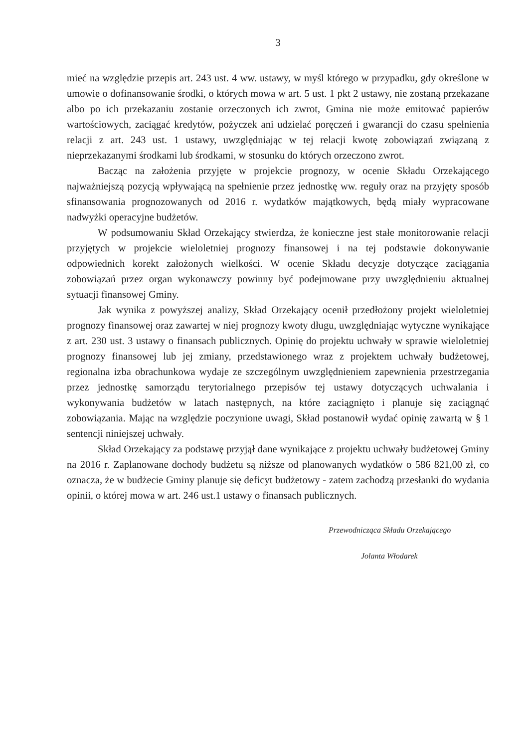3
mieć na względzie przepis art. 243 ust. 4 ww. ustawy, w myśl którego w przypadku, gdy określone w umowie o dofinansowanie środki, o których mowa w art. 5 ust. 1 pkt 2 ustawy, nie zostaną przekazane albo po ich przekazaniu zostanie orzeczonych ich zwrot, Gmina nie może emitować papierów wartościowych, zaciągać kredytów, pożyczek ani udzielać poręczeń i gwarancji do czasu spełnienia relacji z art. 243 ust. 1 ustawy, uwzględniając w tej relacji kwotę zobowiązań związaną z nieprzekazanymi środkami lub środkami, w stosunku do których orzeczono zwrot.
Bacząc na założenia przyjęte w projekcie prognozy, w ocenie Składu Orzekającego najważniejszą pozycją wpływającą na spełnienie przez jednostkę ww. reguły oraz na przyjęty sposób sfinansowania prognozowanych od 2016 r. wydatków majątkowych, będą miały wypracowane nadwyżki operacyjne budżetów.
W podsumowaniu Skład Orzekający stwierdza, że konieczne jest stałe monitorowanie relacji przyjętych w projekcie wieloletniej prognozy finansowej i na tej podstawie dokonywanie odpowiednich korekt założonych wielkości. W ocenie Składu decyzje dotyczące zaciągania zobowiązań przez organ wykonawczy powinny być podejmowane przy uwzględnieniu aktualnej sytuacji finansowej Gminy.
Jak wynika z powyższej analizy, Skład Orzekający ocenił przedłożony projekt wieloletniej prognozy finansowej oraz zawartej w niej prognozy kwoty długu, uwzględniając wytyczne wynikające z art. 230 ust. 3 ustawy o finansach publicznych. Opinię do projektu uchwały w sprawie wieloletniej prognozy finansowej lub jej zmiany, przedstawionego wraz z projektem uchwały budżetowej, regionalna izba obrachunkowa wydaje ze szczególnym uwzględnieniem zapewnienia przestrzegania przez jednostkę samorządu terytorialnego przepisów tej ustawy dotyczących uchwalania i wykonywania budżetów w latach następnych, na które zaciągnięto i planuje się zaciągnąć zobowiązania. Mając na względzie poczynione uwagi, Skład postanowił wydać opinię zawartą w § 1 sentencji niniejszej uchwały.
Skład Orzekający za podstawę przyjął dane wynikające z projektu uchwały budżetowej Gminy na 2016 r. Zaplanowane dochody budżetu są niższe od planowanych wydatków o 586 821,00 zł, co oznacza, że w budżecie Gminy planuje się deficyt budżetowy - zatem zachodzą przesłanki do wydania opinii, o której mowa w art. 246 ust.1 ustawy o finansach publicznych.
Przewodnicząca Składu Orzekającego
Jolanta Włodarek